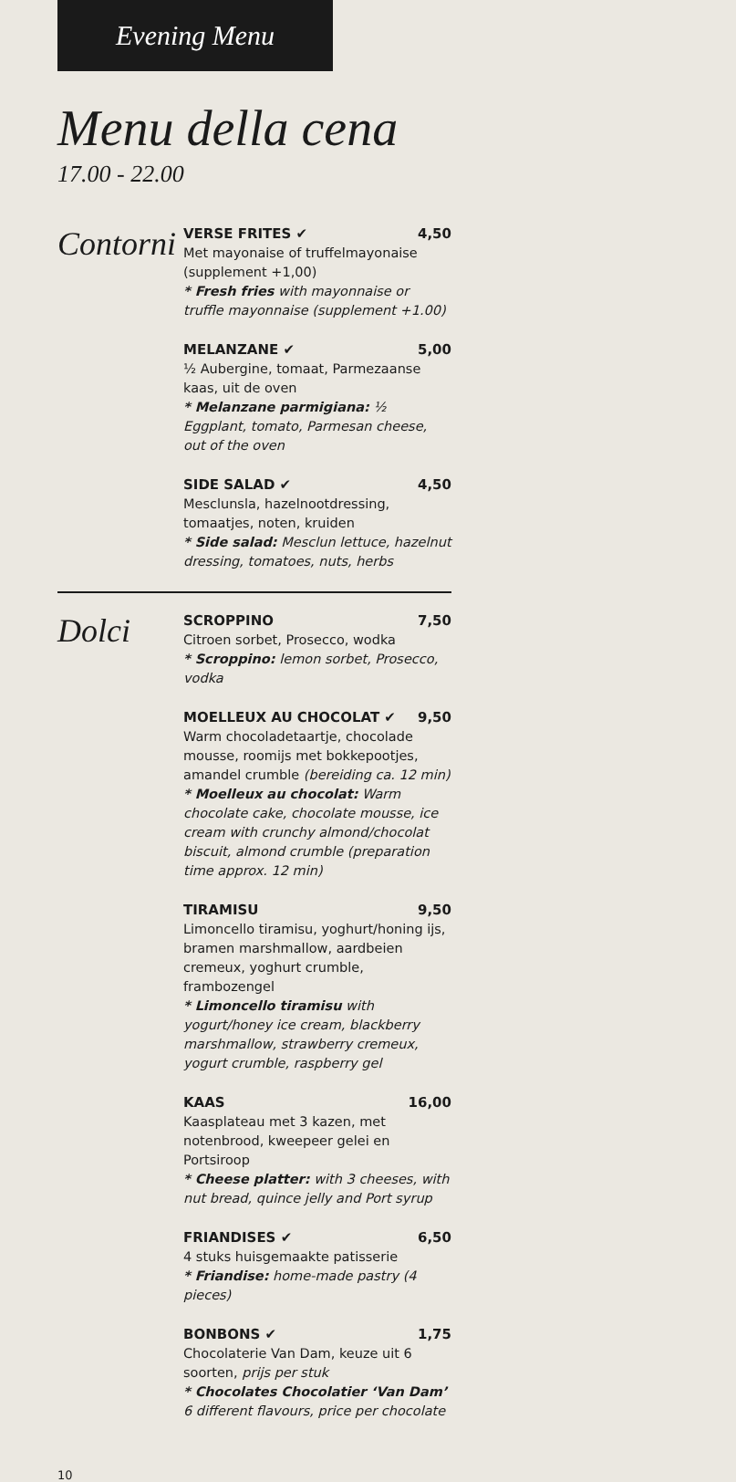Evening Menu
Menu della cena
17.00 - 22.00
Contorni
VERSE FRITES ✔ 4,50
Met mayonaise of truffelmayonaise (supplement +1,00)
* Fresh fries with mayonnaise or truffle mayonnaise (supplement +1.00)
MELANZANE ✔ 5,00
½ Aubergine, tomaat, Parmezaanse kaas, uit de oven
* Melanzane parmigiana: ½ Eggplant, tomato, Parmesan cheese, out of the oven
SIDE SALAD ✔ 4,50
Mesclunsla, hazelnootdressing, tomaatjes, noten, kruiden
* Side salad: Mesclun lettuce, hazelnut dressing, tomatoes, nuts, herbs
Dolci
SCROPPINO 7,50
Citroen sorbet, Prosecco, wodka
* Scroppino: lemon sorbet, Prosecco, vodka
MOELLEUX AU CHOCOLAT ✔ 9,50
Warm chocoladetaartje, chocolade mousse, roomijs met bokkepootjes, amandel crumble (bereiding ca. 12 min)
* Moelleux au chocolat: Warm chocolate cake, chocolate mousse, ice cream with crunchy almond/chocolat biscuit, almond crumble (preparation time approx. 12 min)
TIRAMISU 9,50
Limoncello tiramisu, yoghurt/honing ijs, bramen marshmallow, aardbeien cremeux, yoghurt crumble, frambozengel
* Limoncello tiramisu with yogurt/honey ice cream, blackberry marshmallow, strawberry cremeux, yogurt crumble, raspberry gel
KAAS 16,00
Kaasplateau met 3 kazen, met notenbrood, kweepeer gelei en Portsiroop
* Cheese platter: with 3 cheeses, with nut bread, quince jelly and Port syrup
FRIANDISES ✔ 6,50
4 stuks huisgemaakte patisserie
* Friandise: home-made pastry (4 pieces)
BONBONS ✔ 1,75
Chocolaterie Van Dam, keuze uit 6 soorten, prijs per stuk
* Chocolates Chocolatier ‘Van Dam’
6 different flavours, price per chocolate
10